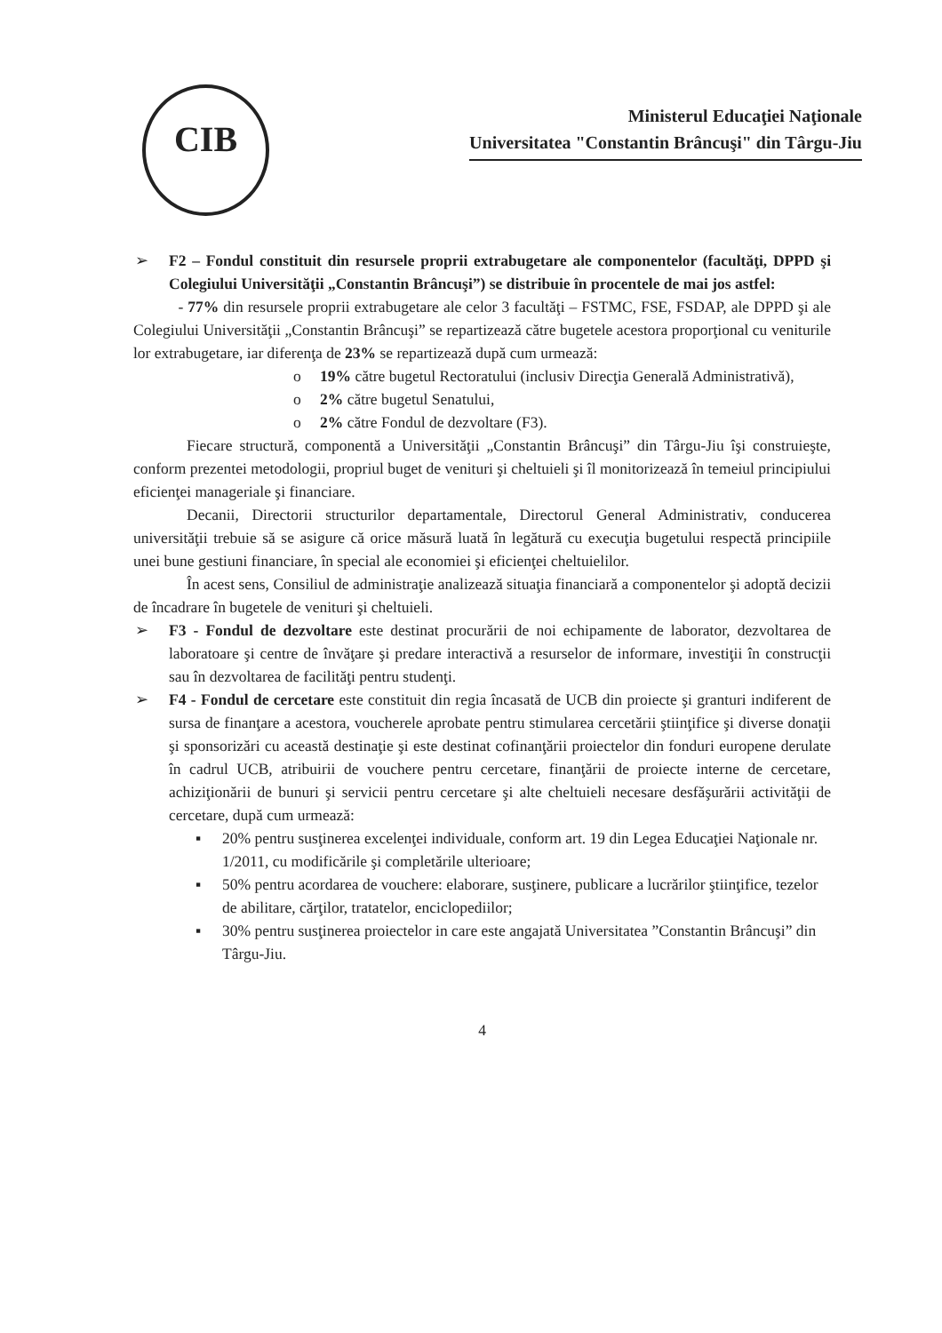CIB
Ministerul Educaţiei Naţionale
Universitatea "Constantin Brâncuşi" din Târgu-Jiu
➢ F2 – Fondul constituit din resursele proprii extrabugetare ale componentelor (facultăţi, DPPD şi Colegiului Universităţii „Constantin Brâncuşi”) se distribuie în procentele de mai jos astfel:
- 77% din resursele proprii extrabugetare ale celor 3 facultăţi – FSTMC, FSE, FSDAP, ale DPPD şi ale Colegiului Universităţii „Constantin Brâncuşi” se repartizează către bugetele acestora proporţional cu veniturile lor extrabugetare, iar diferenţa de 23% se repartizează după cum urmează:
o 19% către bugetul Rectoratului (inclusiv Direcţia Generală Administrativă),
o 2% către bugetul Senatului,
o 2% către Fondul de dezvoltare (F3).
Fiecare structură, componentă a Universităţii „Constantin Brâncuşi” din Târgu-Jiu îşi construieşte, conform prezentei metodologii, propriul buget de venituri şi cheltuieli şi îl monitorizează în temeiul principiului eficienţei manageriale şi financiare.
Decanii, Directorii structurilor departamentale, Directorul General Administrativ, conducerea universităţii trebuie să se asigure că orice măsură luată în legătură cu execuţia bugetului respectă principiile unei bune gestiuni financiare, în special ale economiei şi eficienţei cheltuielilor.
În acest sens, Consiliul de administraţie analizează situaţia financiară a componentelor şi adoptă decizii de încadrare în bugetele de venituri şi cheltuieli.
➢ F3 - Fondul de dezvoltare este destinat procurării de noi echipamente de laborator, dezvoltarea de laboratoare şi centre de învăţare şi predare interactivă a resurselor de informare, investiţii în construcţii sau în dezvoltarea de facilităţi pentru studenţi.
➢ F4 - Fondul de cercetare este constituit din regia încasată de UCB din proiecte şi granturi indiferent de sursa de finanţare a acestora, voucherele aprobate pentru stimularea cercetării ştiinţifice şi diverse donaţii şi sponsorizări cu această destinaţie şi este destinat cofinanţării proiectelor din fonduri europene derulate în cadrul UCB, atribuirii de vouchere pentru cercetare, finanţării de proiecte interne de cercetare, achiziţionării de bunuri şi servicii pentru cercetare şi alte cheltuieli necesare desfăşurării activităţii de cercetare, după cum urmează:
▪ 20% pentru susţinerea excelenţei individuale, conform art. 19 din Legea Educaţiei Naţionale nr. 1/2011, cu modificările şi completările ulterioare;
▪ 50% pentru acordarea de vouchere: elaborare, susţinere, publicare a lucrărilor ştiinţifice, tezelor de abilitare, cărţilor, tratatelor, enciclopediilor;
▪ 30% pentru susţinerea proiectelor in care este angajată Universitatea ”Constantin Brâncuşi” din Târgu-Jiu.
4